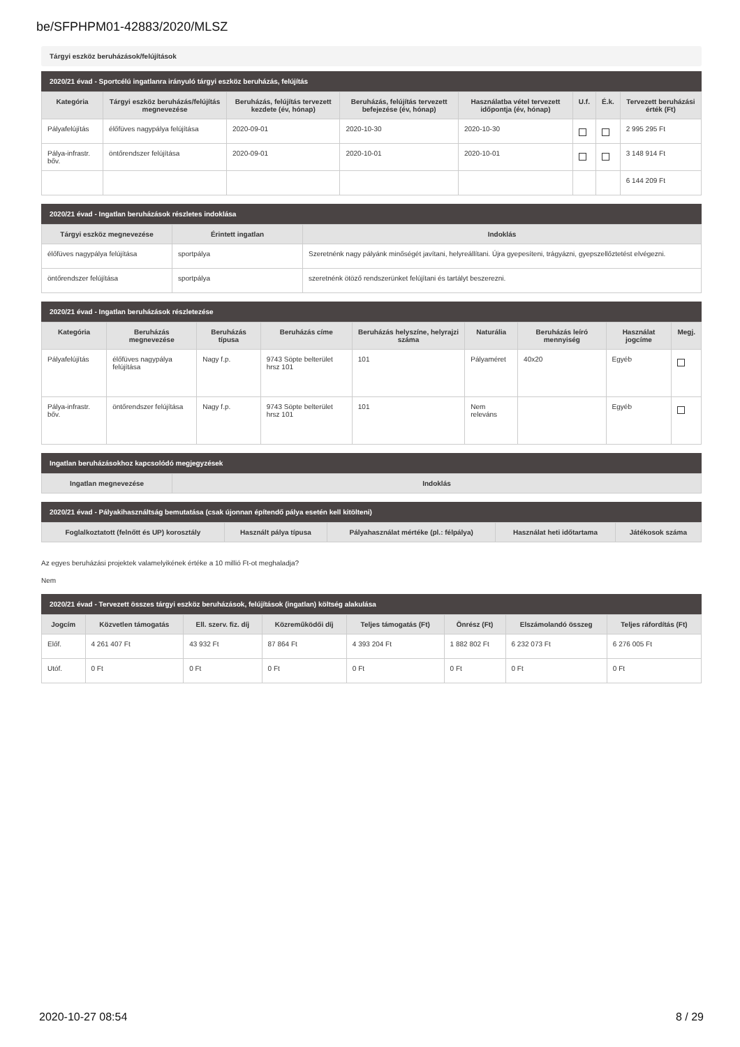be/SFPHPM01-42883/2020/MLSZ
Tárgyi eszköz beruházások/felújítások
2020/21 évad - Sportcélú ingatlanra irányuló tárgyi eszköz beruházás, felújítás
| Kategória | Tárgyi eszköz beruházás/felújítás megnevezése | Beruházás, felújítás tervezett kezdete (év, hónap) | Beruházás, felújítás tervezett befejezése (év, hónap) | Használatba vétel tervezett időpontja (év, hónap) | U.f. | É.k. | Tervezett beruházási érték (Ft) |
| --- | --- | --- | --- | --- | --- | --- | --- |
| Pályafelújítás | élőfüves nagypálya felújítása | 2020-09-01 | 2020-10-30 | 2020-10-30 | | | 2 995 295 Ft |
| Pálya-infrastr. bőv. | öntőrendszer felújítása | 2020-09-01 | 2020-10-01 | 2020-10-01 | | | 3 148 914 Ft |
| | | | | | | | 6 144 209 Ft |
2020/21 évad - Ingatlan beruházások részletes indoklása
| Tárgyi eszköz megnevezése | Érintett ingatlan | Indoklás |
| --- | --- | --- |
| élőfüves nagypálya felújítása | sportpálya | Szeretnénk nagy pályánk minőségét javítani, helyreállítani. Újra gyepesíteni, trágyázni, gyepszellőztetést elvégezni. |
| öntőrendszer felújítása | sportpálya | szeretnénk ötöző rendszerünket felújítani és tartályt beszerezni. |
2020/21 évad - Ingatlan beruházások részletezése
| Kategória | Beruházás megnevezése | Beruházás típusa | Beruházás címe | Beruházás helyszíne, helyrajzi száma | Naturália | Beruházás leíró mennyiség | Használat jogcíme | Megj. |
| --- | --- | --- | --- | --- | --- | --- | --- | --- |
| Pályafelújítás | élőfüves nagypálya felújítása | Nagy f.p. | 9743 Söpte belterület hrsz 101 | 101 | Pályaméret | 40x20 | Egyéb | |
| Pálya-infrastr. bőv. | öntőrendszer felújítása | Nagy f.p. | 9743 Söpte belterület hrsz 101 | 101 | Nem releváns | | Egyéb | |
Ingatlan beruházásokhoz kapcsolódó megjegyzések
| Ingatlan megnevezése | Indoklás |
| --- | --- |
2020/21 évad - Pályakihasználtság bemutatása (csak újonnan építendő pálya esetén kell kitölteni)
| Foglalkoztatott (felnőtt és UP) korosztály | Használt pálya típusa | Pályahasználat mértéke (pl.: félpálya) | Használat heti időtartama | Játékosok száma |
| --- | --- | --- | --- | --- |
Az egyes beruházási projektek valamelyikének értéke a 10 millió Ft-ot meghaladja?
Nem
2020/21 évad - Tervezett összes tárgyi eszköz beruházások, felújítások (ingatlan) költség alakulása
| Jogcím | Közvetlen támogatás | Ell. szerv. fiz. díj | Közreműködői díj | Teljes támogatás (Ft) | Önrész (Ft) | Elszámolandó összeg | Teljes ráfordítás (Ft) |
| --- | --- | --- | --- | --- | --- | --- | --- |
| Előf. | 4 261 407 Ft | 43 932 Ft | 87 864 Ft | 4 393 204 Ft | 1 882 802 Ft | 6 232 073 Ft | 6 276 005 Ft |
| Utóf. | 0 Ft | 0 Ft | 0 Ft | 0 Ft | 0 Ft | 0 Ft | 0 Ft |
2020-10-27 08:54 8 / 29